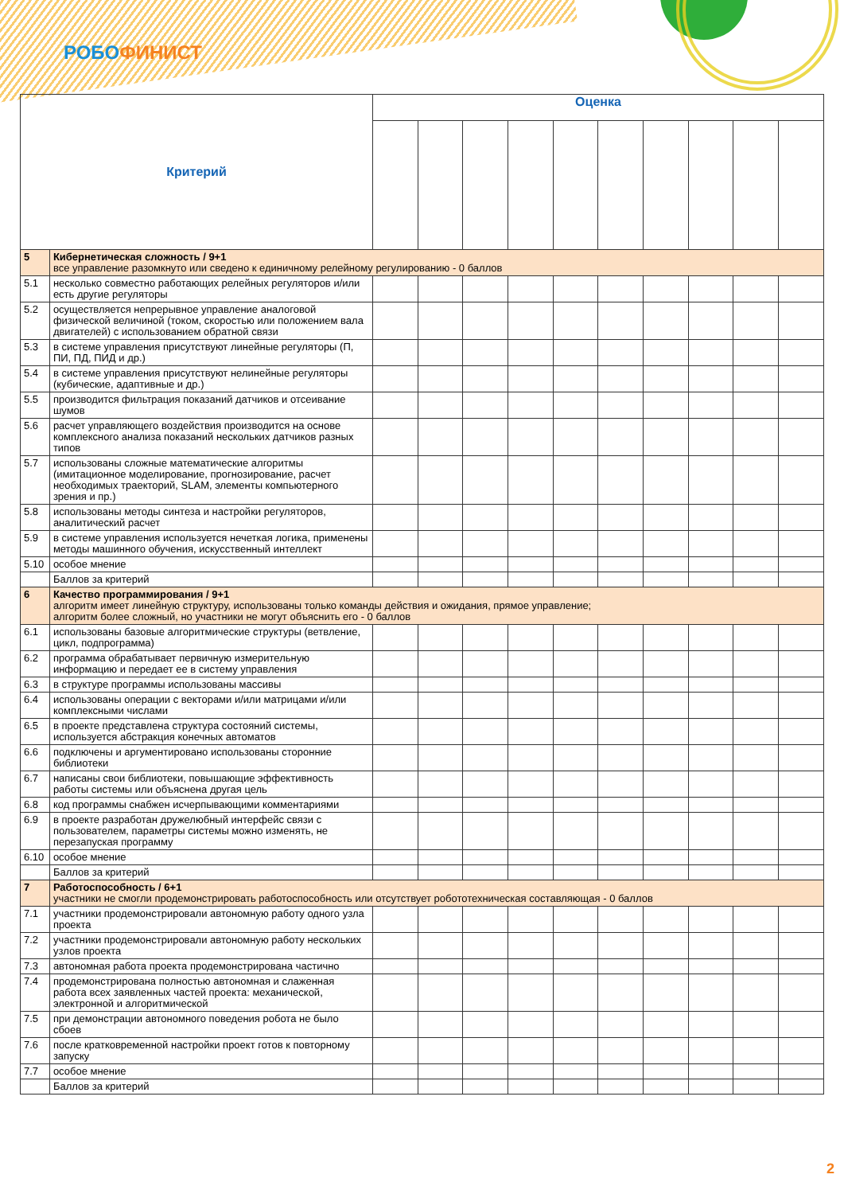РОБОФИНИСТ
| Критерий | | Оценка | | | | | | | | | |
| --- | --- | --- | --- | --- | --- | --- | --- | --- | --- | --- | --- |
| 5 | Кибернетическая сложность / 9+1 все управление разомкнуто или сведено к единичному релейному регулированию - 0 баллов | | | | | | | | | | |
| 5.1 | несколько совместно работающих релейных регуляторов и/или есть другие регуляторы | | | | | | | | | | |
| 5.2 | осуществляется непрерывное управление аналоговой физической величиной (током, скоростью или положением вала двигателей) с использованием обратной связи | | | | | | | | | | |
| 5.3 | в системе управления присутствуют линейные регуляторы (П, ПИ, ПД, ПИД и др.) | | | | | | | | | | |
| 5.4 | в системе управления присутствуют нелинейные регуляторы (кубические, адаптивные и др.) | | | | | | | | | | |
| 5.5 | производится фильтрация показаний датчиков и отсеивание шумов | | | | | | | | | | |
| 5.6 | расчет управляющего воздействия производится на основе комплексного анализа показаний нескольких датчиков разных типов | | | | | | | | | | |
| 5.7 | использованы сложные математические алгоритмы (имитационное моделирование, прогнозирование, расчет необходимых траекторий, SLAM, элементы компьютерного зрения и пр.) | | | | | | | | | | |
| 5.8 | использованы методы синтеза и настройки регуляторов, аналитический расчет | | | | | | | | | | |
| 5.9 | в системе управления используется нечеткая логика, применены методы машинного обучения, искусственный интеллект | | | | | | | | | | |
| 5.10 | особое мнение | | | | | | | | | | |
| | Баллов за критерий | | | | | | | | | | |
| 6 | Качество программирования / 9+1 алгоритм имеет линейную структуру, использованы только команды действия и ожидания, прямое управление; алгоритм более сложный, но участники не могут объяснить его - 0 баллов | | | | | | | | | | |
| 6.1 | использованы базовые алгоритмические структуры (ветвление, цикл, подпрограмма) | | | | | | | | | | |
| 6.2 | программа обрабатывает первичную измерительную информацию и передает ее в систему управления | | | | | | | | | | |
| 6.3 | в структуре программы использованы массивы | | | | | | | | | | |
| 6.4 | использованы операции с векторами и/или матрицами и/или комплексными числами | | | | | | | | | | |
| 6.5 | в проекте представлена структура состояний системы, используется абстракция конечных автоматов | | | | | | | | | | |
| 6.6 | подключены и аргументировано использованы сторонние библиотеки | | | | | | | | | | |
| 6.7 | написаны свои библиотеки, повышающие эффективность работы системы или объяснена другая цель | | | | | | | | | | |
| 6.8 | код программы снабжен исчерпывающими комментариями | | | | | | | | | | |
| 6.9 | в проекте разработан дружелюбный интерфейс связи с пользователем, параметры системы можно изменять, не перезапуская программу | | | | | | | | | | |
| 6.10 | особое мнение | | | | | | | | | | |
| | Баллов за критерий | | | | | | | | | | |
| 7 | Работоспособность / 6+1 участники не смогли продемонстрировать работоспособность или отсутствует робототехническая составляющая - 0 баллов | | | | | | | | | | |
| 7.1 | участники продемонстрировали автономную работу одного узла проекта | | | | | | | | | | |
| 7.2 | участники продемонстрировали автономную работу нескольких узлов проекта | | | | | | | | | | |
| 7.3 | автономная работа проекта продемонстрирована частично | | | | | | | | | | |
| 7.4 | продемонстрирована полностью автономная и слаженная работа всех заявленных частей проекта: механической, электронной и алгоритмической | | | | | | | | | | |
| 7.5 | при демонстрации автономного поведения робота не было сбоев | | | | | | | | | | |
| 7.6 | после кратковременной настройки проект готов к повторному запуску | | | | | | | | | | |
| 7.7 | особое мнение | | | | | | | | | | |
| | Баллов за критерий | | | | | | | | | | |
2